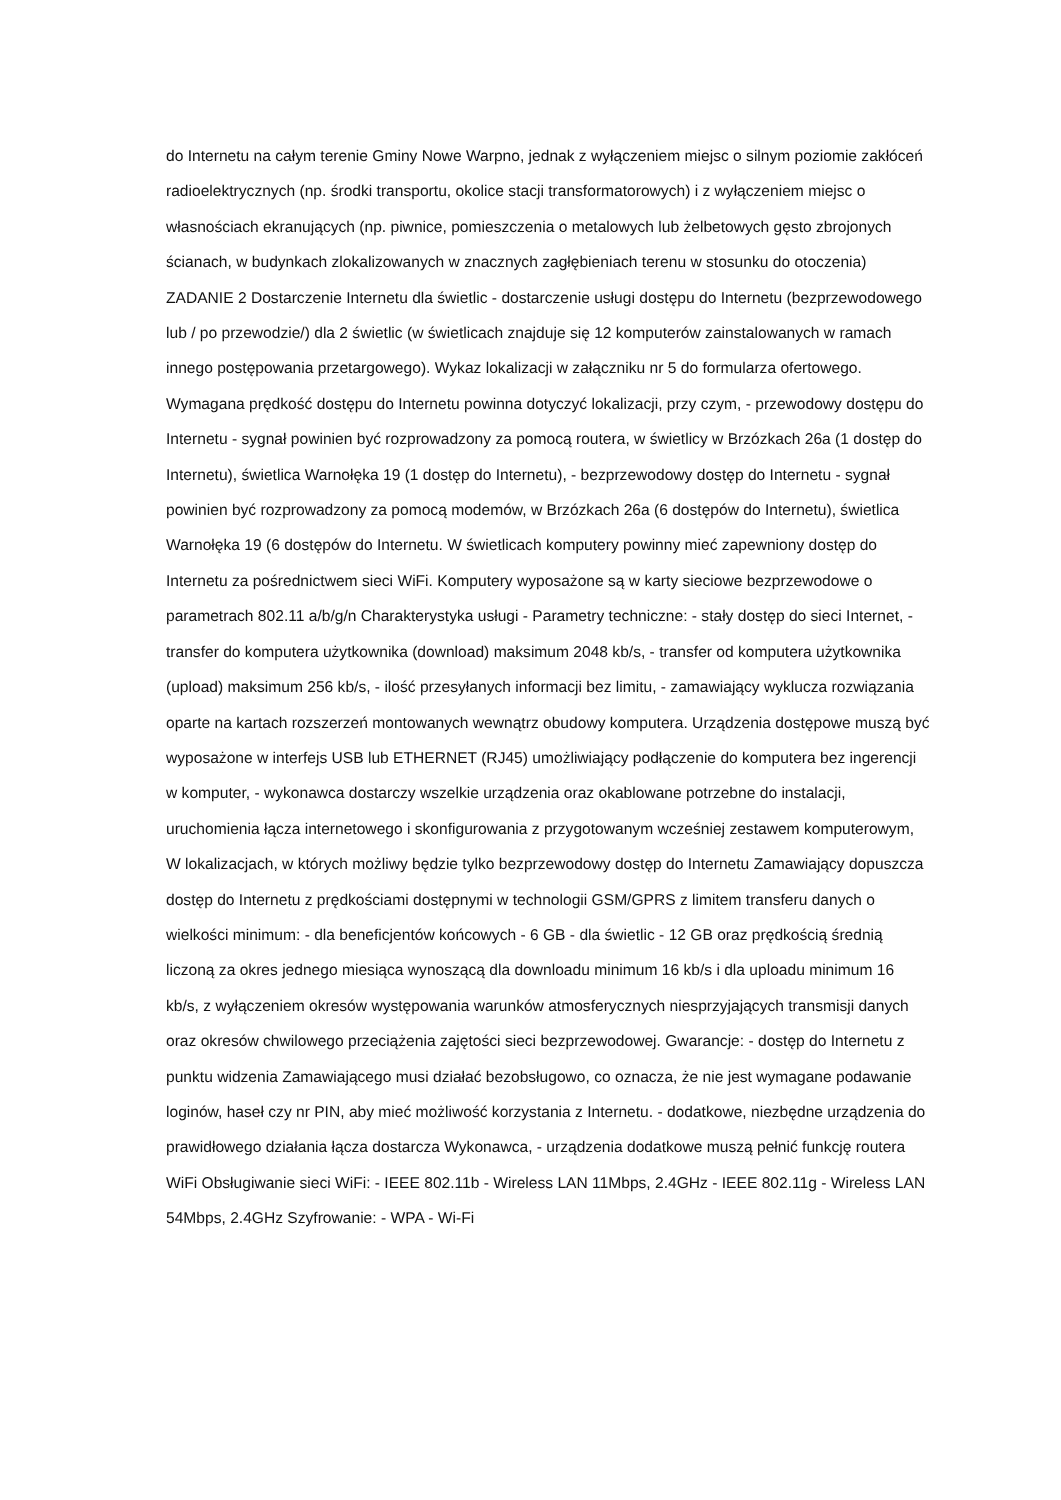do Internetu na całym terenie Gminy Nowe Warpno, jednak z wyłączeniem miejsc o silnym poziomie zakłóceń radioelektrycznych (np. środki transportu, okolice stacji transformatorowych) i z wyłączeniem miejsc o własnościach ekranujących (np. piwnice, pomieszczenia o metalowych lub żelbetowych gęsto zbrojonych ścianach, w budynkach zlokalizowanych w znacznych zagłębieniach terenu w stosunku do otoczenia) ZADANIE 2 Dostarczenie Internetu dla świetlic - dostarczenie usługi dostępu do Internetu (bezprzewodowego lub / po przewodzie/) dla 2 świetlic (w świetlicach znajduje się 12 komputerów zainstalowanych w ramach innego postępowania przetargowego). Wykaz lokalizacji w załączniku nr 5 do formularza ofertowego. Wymagana prędkość dostępu do Internetu powinna dotyczyć lokalizacji, przy czym, - przewodowy dostępu do Internetu - sygnał powinien być rozprowadzony za pomocą routera, w świetlicy w Brzózkach 26a (1 dostęp do Internetu), świetlica Warnołęka 19 (1 dostęp do Internetu), - bezprzewodowy dostęp do Internetu - sygnał powinien być rozprowadzony za pomocą modemów, w Brzózkach 26a (6 dostępów do Internetu), świetlica Warnołęka 19 (6 dostępów do Internetu. W świetlicach komputery powinny mieć zapewniony dostęp do Internetu za pośrednictwem sieci WiFi. Komputery wyposażone są w karty sieciowe bezprzewodowe o parametrach 802.11 a/b/g/n Charakterystyka usługi - Parametry techniczne: - stały dostęp do sieci Internet, - transfer do komputera użytkownika (download) maksimum 2048 kb/s, - transfer od komputera użytkownika (upload) maksimum 256 kb/s, - ilość przesyłanych informacji bez limitu, - zamawiający wyklucza rozwiązania oparte na kartach rozszerzeń montowanych wewnątrz obudowy komputera. Urządzenia dostępowe muszą być wyposażone w interfejs USB lub ETHERNET (RJ45) umożliwiający podłączenie do komputera bez ingerencji w komputer, - wykonawca dostarczy wszelkie urządzenia oraz okablowane potrzebne do instalacji, uruchomienia łącza internetowego i skonfigurowania z przygotowanym wcześniej zestawem komputerowym, W lokalizacjach, w których możliwy będzie tylko bezprzewodowy dostęp do Internetu Zamawiający dopuszcza dostęp do Internetu z prędkościami dostępnymi w technologii GSM/GPRS z limitem transferu danych o wielkości minimum: - dla beneficjentów końcowych - 6 GB - dla świetlic - 12 GB oraz prędkością średnią liczoną za okres jednego miesiąca wynoszącą dla downloadu minimum 16 kb/s i dla uploadu minimum 16 kb/s, z wyłączeniem okresów występowania warunków atmosferycznych niesprzyjających transmisji danych oraz okresów chwilowego przeciążenia zajętości sieci bezprzewodowej. Gwarancje: - dostęp do Internetu z punktu widzenia Zamawiającego musi działać bezobsługowo, co oznacza, że nie jest wymagane podawanie loginów, haseł czy nr PIN, aby mieć możliwość korzystania z Internetu. - dodatkowe, niezbędne urządzenia do prawidłowego działania łącza dostarcza Wykonawca, - urządzenia dodatkowe muszą pełnić funkcję routera WiFi Obsługiwanie sieci WiFi: - IEEE 802.11b - Wireless LAN 11Mbps, 2.4GHz - IEEE 802.11g - Wireless LAN 54Mbps, 2.4GHz Szyfrowanie: - WPA - Wi-Fi